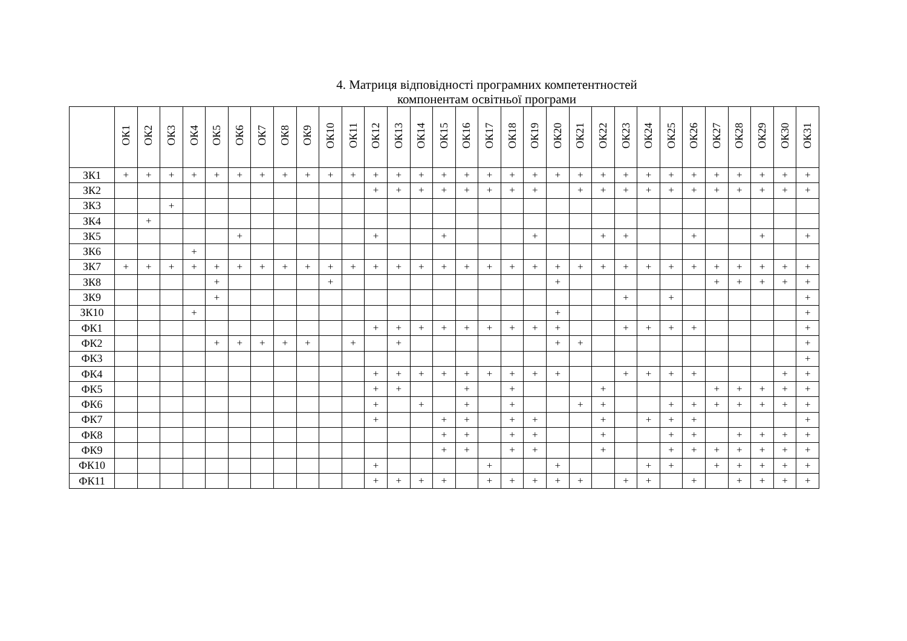4. Матриця відповідності програмних компетентностей
компонентам освітньої програми
| | ОК1 | ОК2 | ОК3 | ОК4 | ОК5 | ОК6 | ОК7 | ОК8 | ОК9 | ОК10 | ОК11 | ОК12 | ОК13 | ОК14 | ОК15 | ОК16 | ОК17 | ОК18 | ОК19 | ОК20 | ОК21 | ОК22 | ОК23 | ОК24 | ОК25 | ОК26 | ОК27 | ОК28 | ОК29 | ОК30 | ОК31 |
| --- | --- | --- | --- | --- | --- | --- | --- | --- | --- | --- | --- | --- | --- | --- | --- | --- | --- | --- | --- | --- | --- | --- | --- | --- | --- | --- | --- | --- | --- | --- | --- |
| ЗК1 | + | + | + | + | + | + | + | + | + | + | + | + | + | + | + | + | + | + | + | + | + | + | + | + | + | + | + | + | + | + | + |
| ЗК2 | | | | | | | | | | | | + | + | + | + | + | + | + | + | | + | + | + | + | + | + | + | + | + | + | + |
| ЗК3 | | | + | | | | | | | | | | | | | | | | | | | | | | | | | | | | |
| ЗК4 | | + | | | | | | | | | | | | | | | | | | | | | | | | | | | | | |
| ЗК5 | | | | | | + | | | | | | + | | | + | | | | + | | | + | + | | | + | | | + | | + |
| ЗК6 | | | | + | | | | | | | | | | | | | | | | | | | | | | | | | | | |
| ЗК7 | + | + | + | + | + | + | + | + | + | + | + | + | + | + | + | + | + | + | + | + | + | + | + | + | + | + | + | + | + | + | + |
| ЗК8 | | | | | + | | | | | + | | | | | | | | | | + | | | | | | | + | + | + | + | + |
| ЗК9 | | | | | + | | | | | | | | | | | | | | | | | | + | | + | | | | | | + |
| ЗК10 | | | | + | | | | | | | | | | | | | | | | + | | | | | | | | | | | + |
| ФК1 | | | | | | | | | | | | + | + | + | + | + | + | + | + | + | | | + | + | + | + | | | | | + |
| ФК2 | | | | | + | + | + | + | + | | + | | + | | | | | | | + | + | | | | | | | | | | + |
| ФК3 | | | | | | | | | | | | | | | | | | | | | | | | | | | | | | | + |
| ФК4 | | | | | | | | | | | | + | + | + | + | + | + | + | + | + | | | + | + | + | + | | | | + | + |
| ФК5 | | | | | | | | | | | | + | + | | | + | | + | | | | + | | | | | + | + | + | + | + |
| ФК6 | | | | | | | | | | | | + | | + | | + | | + | | | + | + | | | + | + | + | + | + | + | + |
| ФК7 | | | | | | | | | | | | + | | | + | + | | + | + | | | + | | + | + | + | | | | | + |
| ФК8 | | | | | | | | | | | | | | | + | + | | + | + | | | + | | | + | + | | + | + | + | + |
| ФК9 | | | | | | | | | | | | | | | + | + | | + | + | | | + | | | + | + | + | + | + | + | + |
| ФК10 | | | | | | | | | | | | + | | | | | + | | | + | | | | + | + | | + | + | + | + | + |
| ФК11 | | | | | | | | | | | | + | + | + | + | | + | + | + | + | + | | + | + | | + | | + | + | + | + |